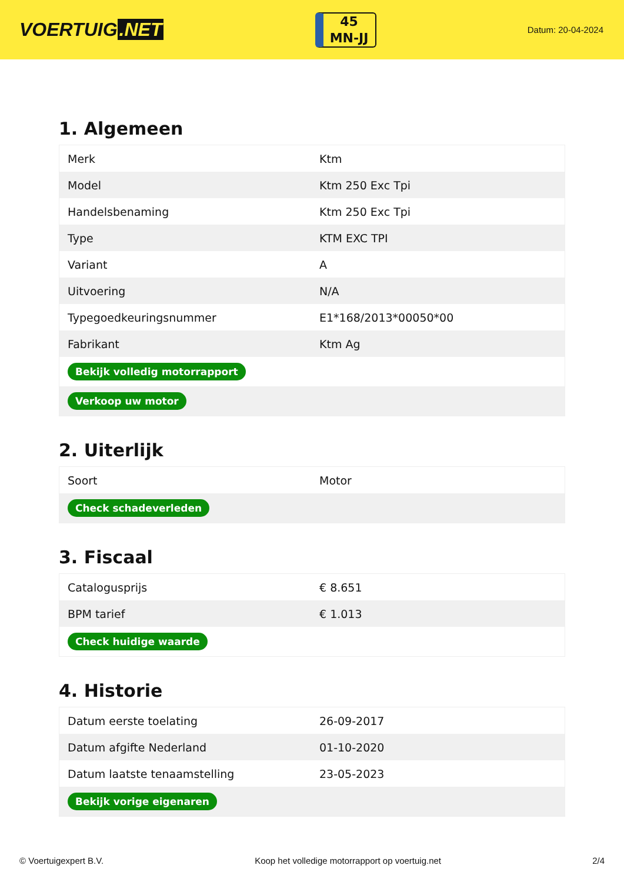VOERTUIG.NET
45
MN-JJ
Datum: 20-04-2024
1. Algemeen
| Merk | Ktm |
| Model | Ktm 250 Exc Tpi |
| Handelsbenaming | Ktm 250 Exc Tpi |
| Type | KTM EXC TPI |
| Variant | A |
| Uitvoering | N/A |
| Typegoedkeuringsnummer | E1*168/2013*00050*00 |
| Fabrikant | Ktm Ag |
| Bekijk volledig motorrapport | |
| Verkoop uw motor | |
2. Uiterlijk
| Soort | Motor |
| Check schadeverleden | |
3. Fiscaal
| Catalogusprijs | € 8.651 |
| BPM tarief | € 1.013 |
| Check huidige waarde | |
4. Historie
| Datum eerste toelating | 26-09-2017 |
| Datum afgifte Nederland | 01-10-2020 |
| Datum laatste tenaamstelling | 23-05-2023 |
| Bekijk vorige eigenaren | |
© Voertuigexpert B.V. Koop het volledige motorrapport op voertuig.net 2/4